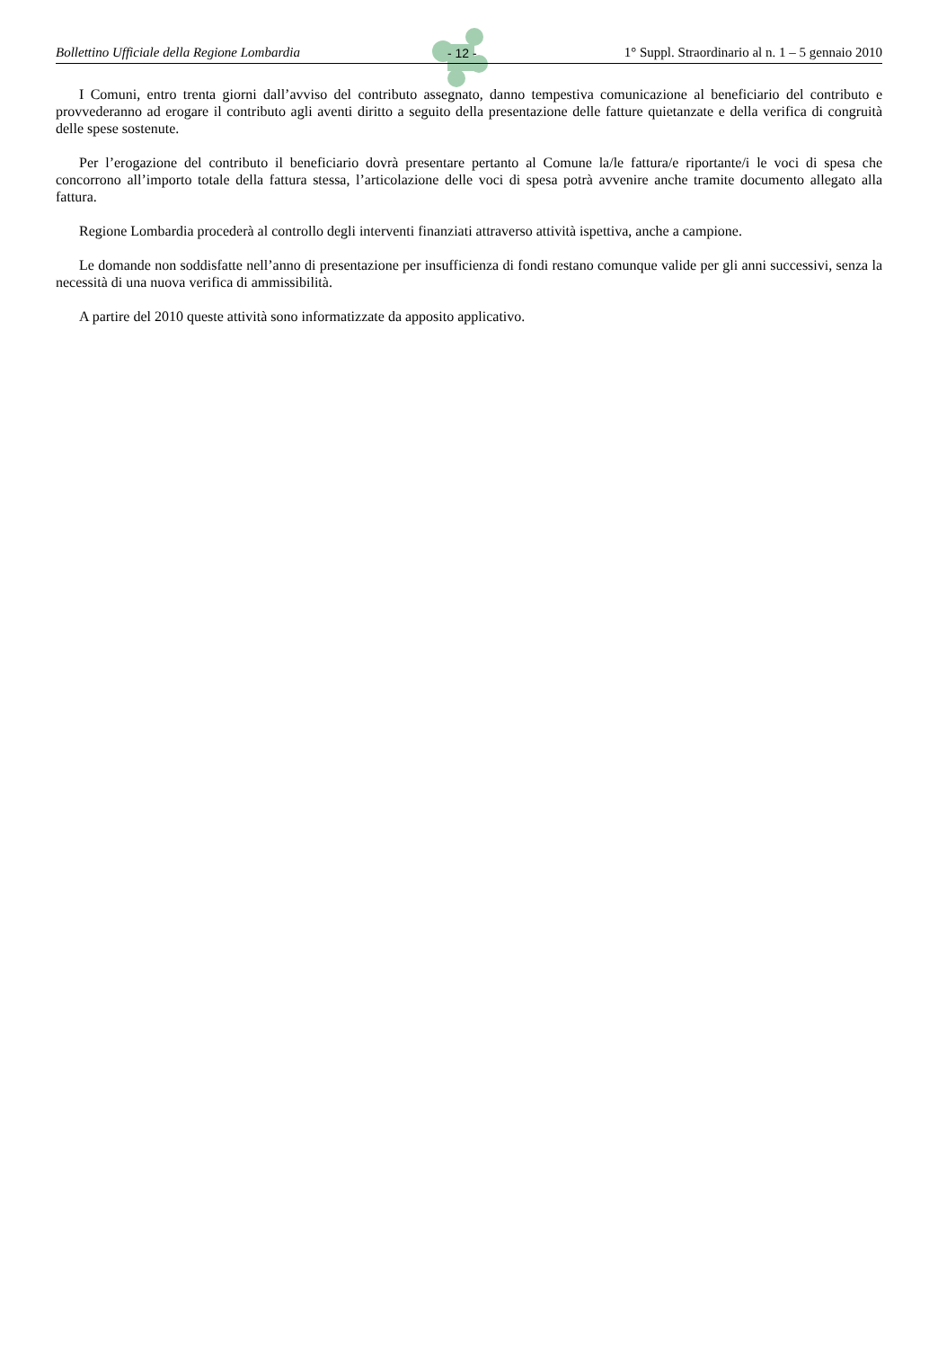Bollettino Ufficiale della Regione Lombardia - 12 - 1° Suppl. Straordinario al n. 1 – 5 gennaio 2010
I Comuni, entro trenta giorni dall’avviso del contributo assegnato, danno tempestiva comunicazione al beneficiario del contributo e provvederanno ad erogare il contributo agli aventi diritto a seguito della presentazione delle fatture quietanzate e della verifica di congruità delle spese sostenute.
Per l’erogazione del contributo il beneficiario dovrà presentare pertanto al Comune la/le fattura/e riportante/i le voci di spesa che concorrono all’importo totale della fattura stessa, l’articolazione delle voci di spesa potrà avvenire anche tramite documento allegato alla fattura.
Regione Lombardia procederà al controllo degli interventi finanziati attraverso attività ispettiva, anche a campione.
Le domande non soddisfatte nell’anno di presentazione per insufficienza di fondi restano comunque valide per gli anni successivi, senza la necessità di una nuova verifica di ammissibilità.
A partire del 2010 queste attività sono informatizzate da apposito applicativo.